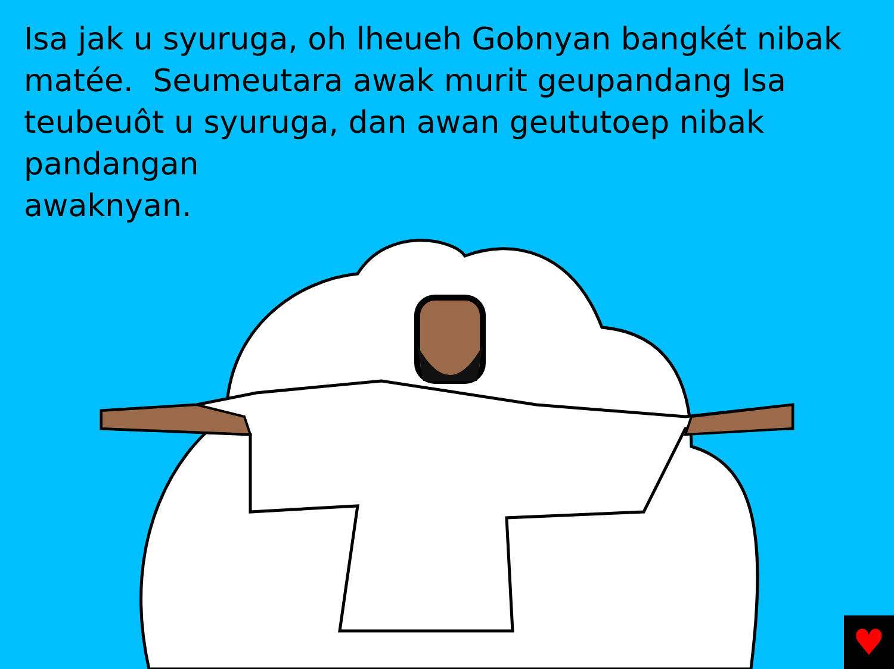Isa jak u syuruga, oh lheueh Gobnyan bangkét nibak matée. Seumeutara awak murit geupandang Isa teubeuôt u syuruga, dan awan geututoep nibak pandangan
awaknyan.
♥